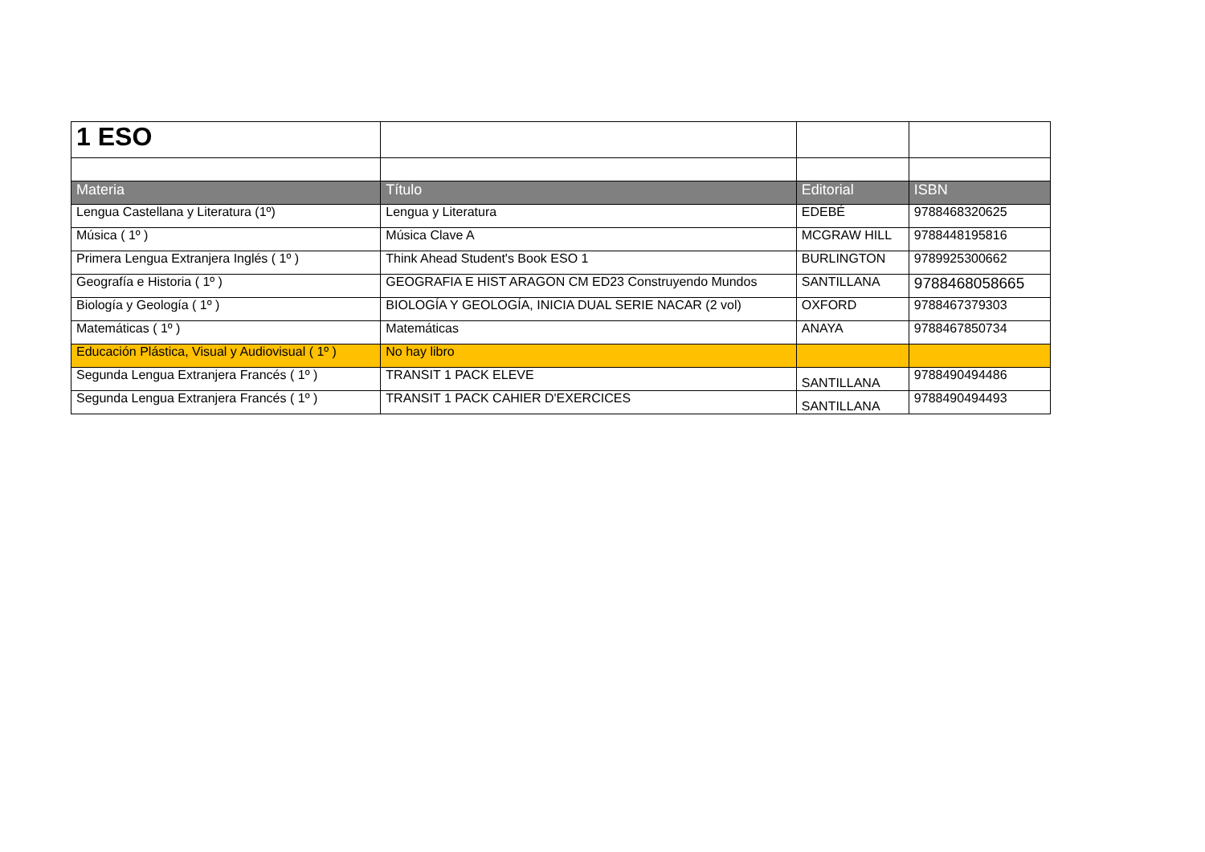| 1 ESO | | | |
| Materia | Título | Editorial | ISBN |
| Lengua Castellana y Literatura (1º) | Lengua y Literatura | EDEBÉ | 9788468320625 |
| Música ( 1º ) | Música Clave A | MCGRAW HILL | 9788448195816 |
| Primera Lengua Extranjera Inglés ( 1º ) | Think Ahead Student's Book ESO 1 | BURLINGTON | 9789925300662 |
| Geografía e Historia ( 1º ) | GEOGRAFIA E HIST ARAGON CM ED23 Construyendo Mundos | SANTILLANA | 9788468058665 |
| Biología y Geología ( 1º ) | BIOLOGÍA Y GEOLOGÍA, INICIA DUAL SERIE NACAR (2 vol) | OXFORD | 9788467379303 |
| Matemáticas ( 1º ) | Matemáticas | ANAYA | 9788467850734 |
| Educación Plástica, Visual y Audiovisual ( 1º ) | No hay libro | | |
| Segunda Lengua Extranjera Francés ( 1º ) | TRANSIT 1 PACK ELEVE | SANTILLANA | 9788490494486 |
| Segunda Lengua Extranjera Francés ( 1º ) | TRANSIT 1 PACK CAHIER D'EXERCICES | SANTILLANA | 9788490494493 |